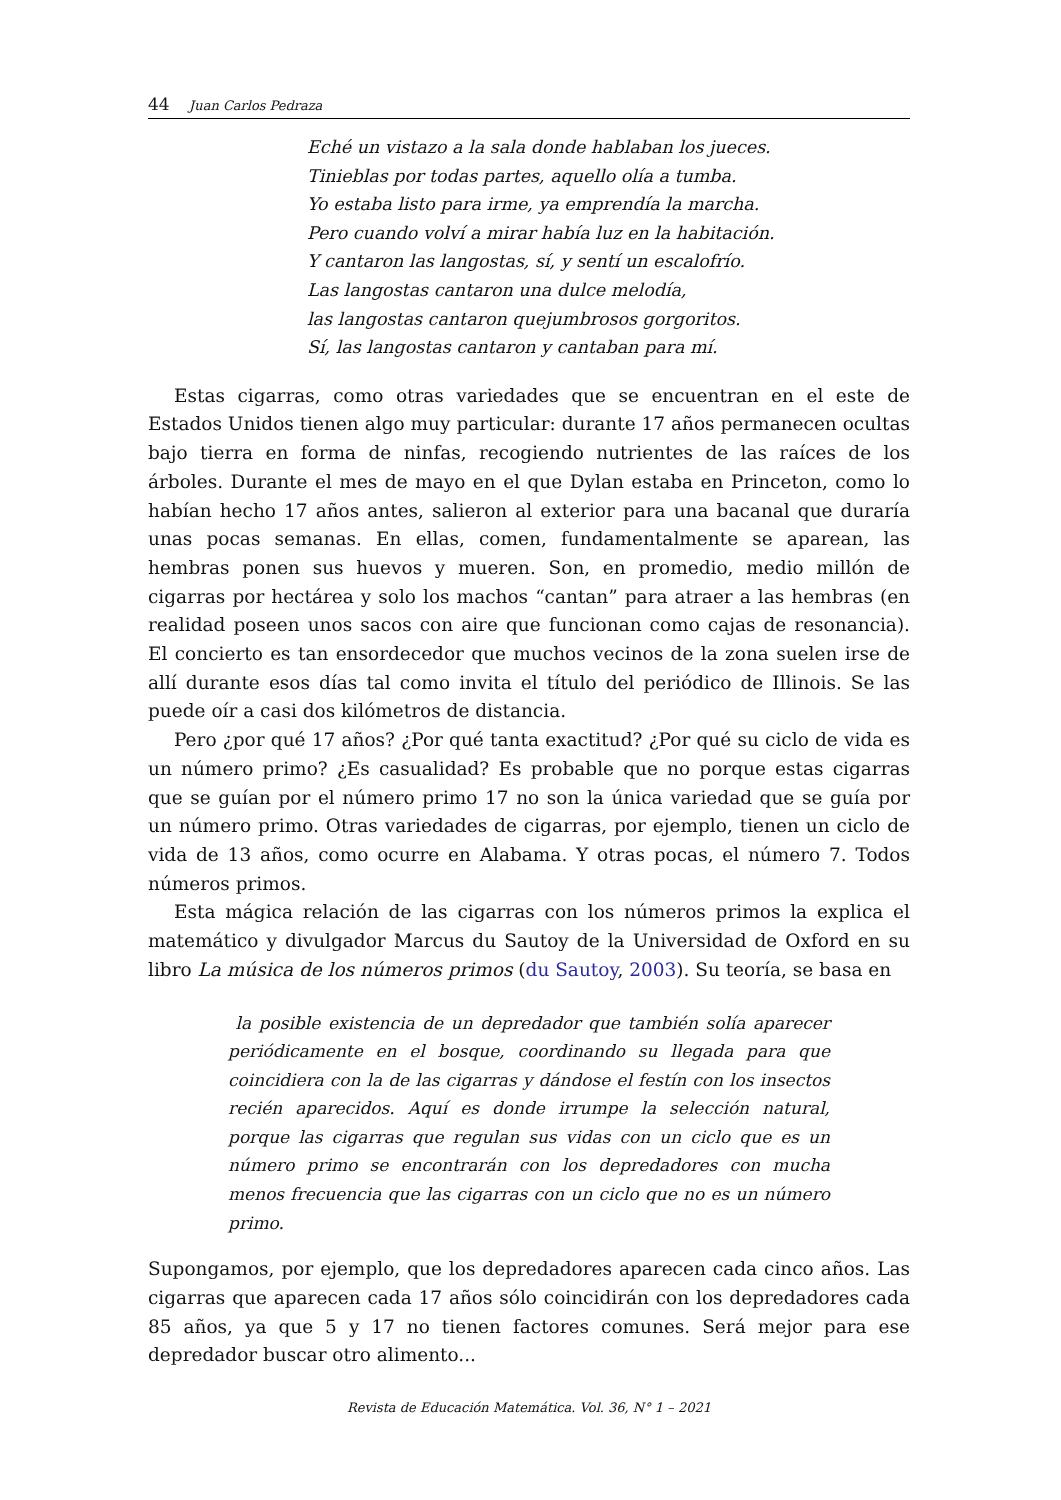44 Juan Carlos Pedraza
Eché un vistazo a la sala donde hablaban los jueces.
Tinieblas por todas partes, aquello olía a tumba.
Yo estaba listo para irme, ya emprendía la marcha.
Pero cuando volví a mirar había luz en la habitación.
Y cantaron las langostas, sí, y sentí un escalofrío.
Las langostas cantaron una dulce melodía,
las langostas cantaron quejumbrosos gorgoritos.
Sí, las langostas cantaron y cantaban para mí.
Estas cigarras, como otras variedades que se encuentran en el este de Estados Unidos tienen algo muy particular: durante 17 años permanecen ocultas bajo tierra en forma de ninfas, recogiendo nutrientes de las raíces de los árboles. Durante el mes de mayo en el que Dylan estaba en Princeton, como lo habían hecho 17 años antes, salieron al exterior para una bacanal que duraría unas pocas semanas. En ellas, comen, fundamentalmente se aparean, las hembras ponen sus huevos y mueren. Son, en promedio, medio millón de cigarras por hectárea y solo los machos “cantan” para atraer a las hembras (en realidad poseen unos sacos con aire que funcionan como cajas de resonancia). El concierto es tan ensordecedor que muchos vecinos de la zona suelen irse de allí durante esos días tal como invita el título del periódico de Illinois. Se las puede oír a casi dos kilómetros de distancia.
Pero ¿por qué 17 años? ¿Por qué tanta exactitud? ¿Por qué su ciclo de vida es un número primo? ¿Es casualidad? Es probable que no porque estas cigarras que se guían por el número primo 17 no son la única variedad que se guía por un número primo. Otras variedades de cigarras, por ejemplo, tienen un ciclo de vida de 13 años, como ocurre en Alabama. Y otras pocas, el número 7. Todos números primos.
Esta mágica relación de las cigarras con los números primos la explica el matemático y divulgador Marcus du Sautoy de la Universidad de Oxford en su libro La música de los números primos (du Sautoy, 2003). Su teoría, se basa en
la posible existencia de un depredador que también solía aparecer periódicamente en el bosque, coordinando su llegada para que coincidiera con la de las cigarras y dándose el festín con los insectos recién aparecidos. Aquí es donde irrumpe la selección natural, porque las cigarras que regulan sus vidas con un ciclo que es un número primo se encontrarán con los depredadores con mucha menos frecuencia que las cigarras con un ciclo que no es un número primo.
Supongamos, por ejemplo, que los depredadores aparecen cada cinco años. Las cigarras que aparecen cada 17 años sólo coincidirán con los depredadores cada 85 años, ya que 5 y 17 no tienen factores comunes. Será mejor para ese depredador buscar otro alimento...
Revista de Educación Matemática. Vol. 36, N° 1 – 2021